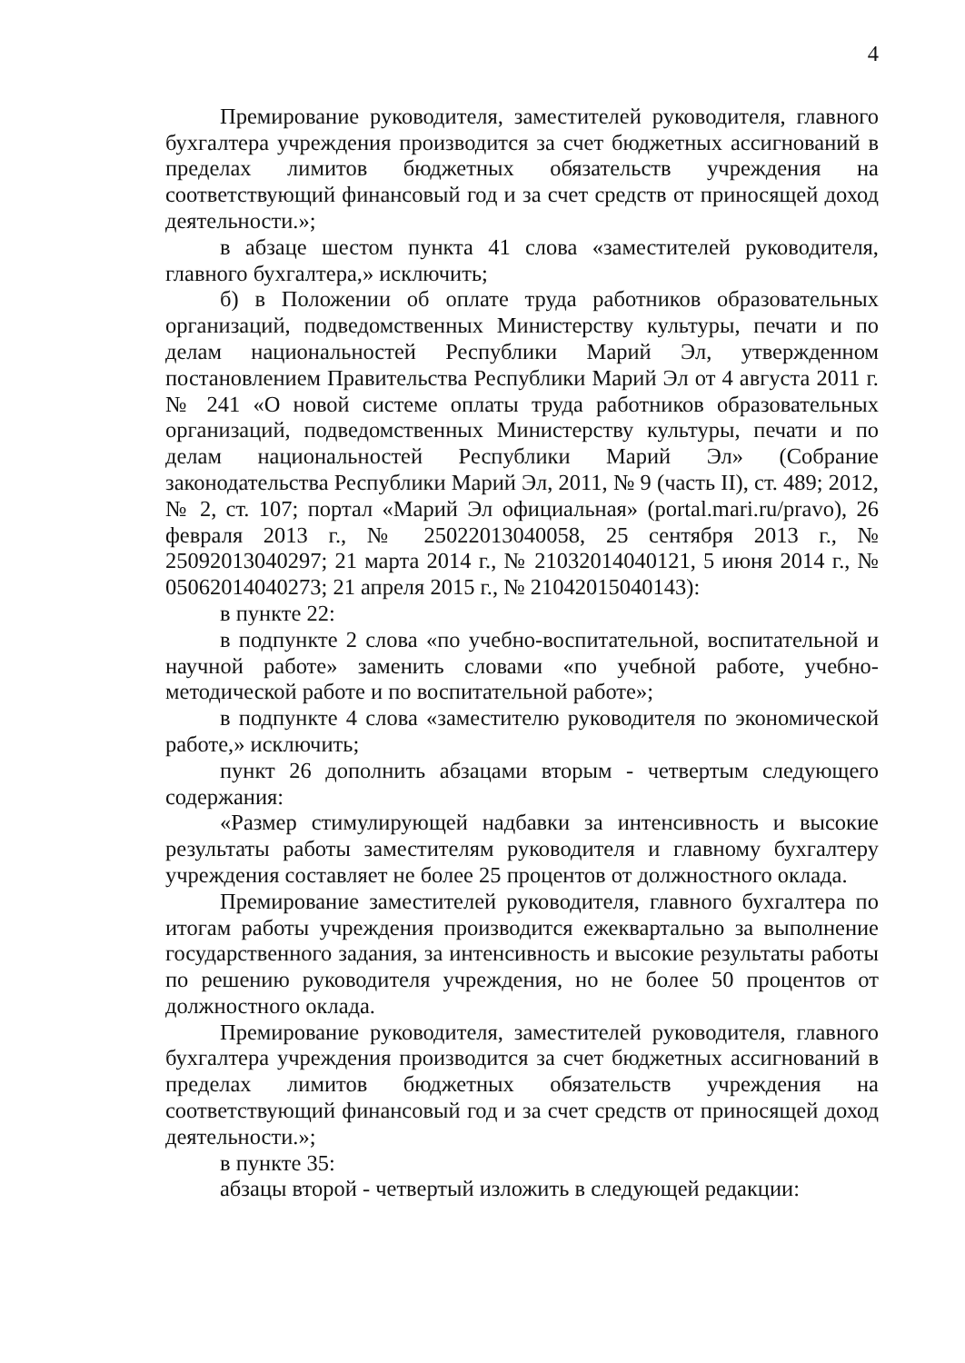4
Премирование руководителя, заместителей руководителя, главного бухгалтера учреждения производится за счет бюджетных ассигнований в пределах лимитов бюджетных обязательств учреждения на соответствующий финансовый год и за счет средств от приносящей доход деятельности.»;
в абзаце шестом пункта 41 слова «заместителей руководителя, главного бухгалтера,» исключить;
б) в Положении об оплате труда работников образовательных организаций, подведомственных Министерству культуры, печати и по делам национальностей Республики Марий Эл, утвержденном постановлением Правительства Республики Марий Эл от 4 августа 2011 г. № 241 «О новой системе оплаты труда работников образовательных организаций, подведомственных Министерству культуры, печати и по делам национальностей Республики Марий Эл» (Собрание законодательства Республики Марий Эл, 2011, № 9 (часть II), ст. 489; 2012, № 2, ст. 107; портал «Марий Эл официальная» (portal.mari.ru/pravo), 26 февраля 2013 г., № 25022013040058, 25 сентября 2013 г., № 25092013040297; 21 марта 2014 г., № 21032014040121, 5 июня 2014 г., № 05062014040273; 21 апреля 2015 г., № 21042015040143):
в пункте 22:
в подпункте 2 слова «по учебно-воспитательной, воспитательной и научной работе» заменить словами «по учебной работе, учебно-методической работе и по воспитательной работе»;
в подпункте 4 слова «заместителю руководителя по экономической работе,» исключить;
пункт 26 дополнить абзацами вторым - четвертым следующего содержания:
«Размер стимулирующей надбавки за интенсивность и высокие результаты работы заместителям руководителя и главному бухгалтеру учреждения составляет не более 25 процентов от должностного оклада.
Премирование заместителей руководителя, главного бухгалтера по итогам работы учреждения производится ежеквартально за выполнение государственного задания, за интенсивность и высокие результаты работы по решению руководителя учреждения, но не более 50 процентов от должностного оклада.
Премирование руководителя, заместителей руководителя, главного бухгалтера учреждения производится за счет бюджетных ассигнований в пределах лимитов бюджетных обязательств учреждения на соответствующий финансовый год и за счет средств от приносящей доход деятельности.»;
в пункте 35:
абзацы второй - четвертый изложить в следующей редакции: